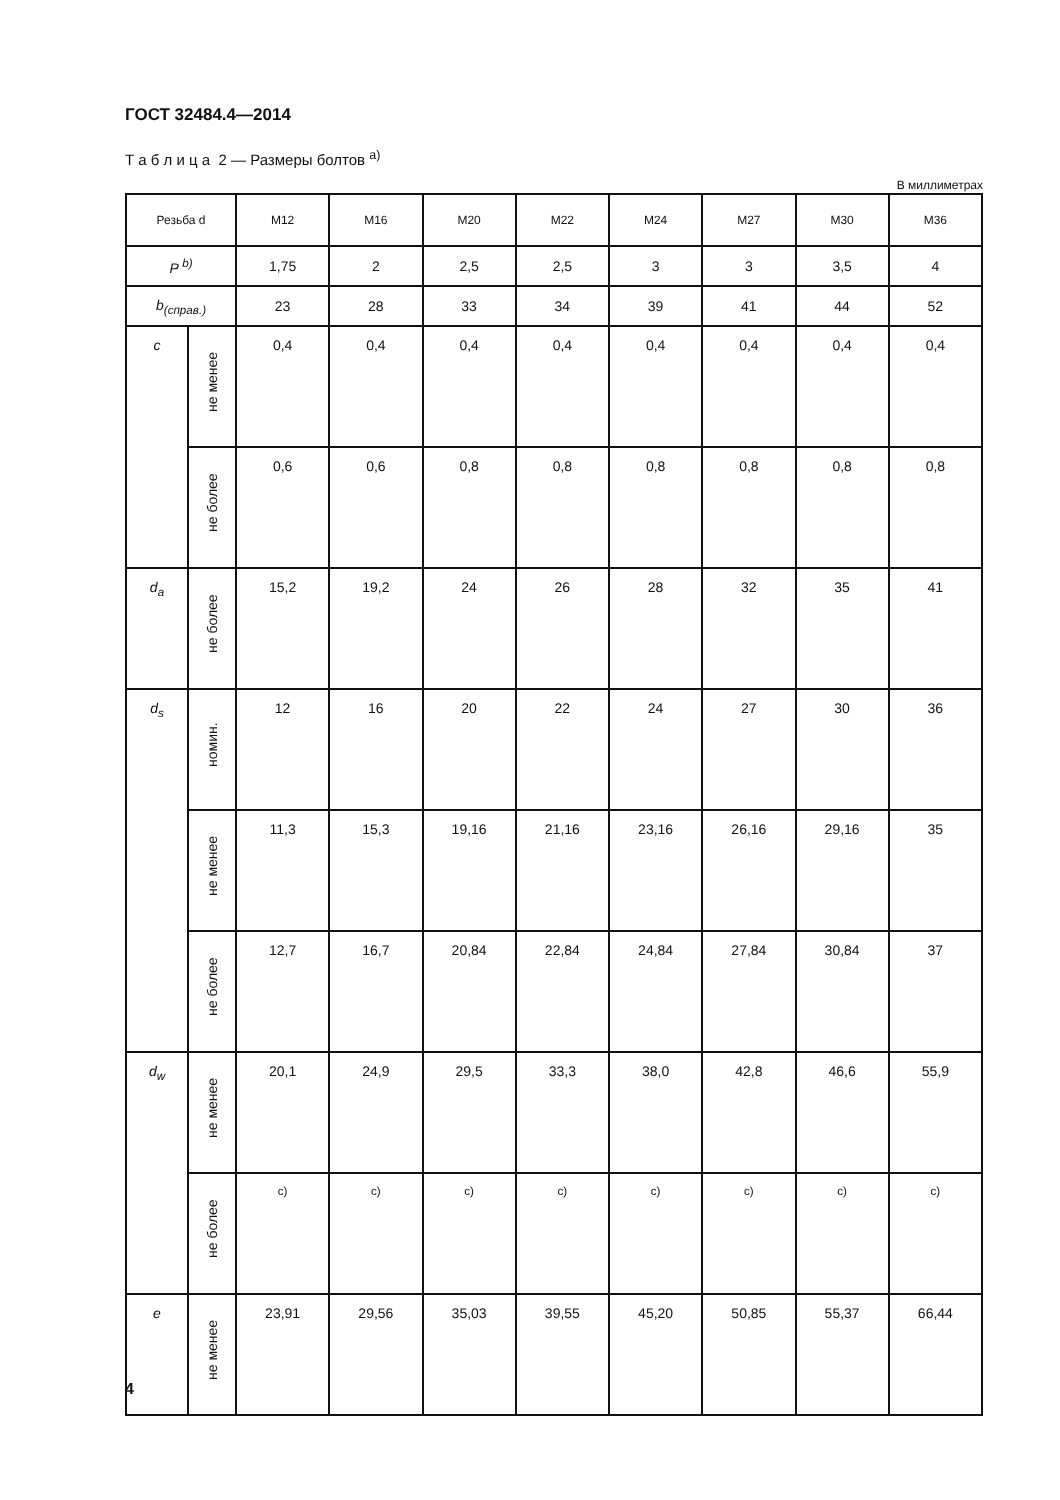ГОСТ 32484.4—2014
Т а б л и ц а 2 — Размеры болтов <sup>а)</sup>
В миллиметрах
| Резьба d | | M12 | M16 | M20 | M22 | M24 | M27 | M30 | M36 |
| --- | --- | --- | --- | --- | --- | --- | --- | --- | --- |
| P <sup>b)</sup> | | 1,75 | 2 | 2,5 | 2,5 | 3 | 3 | 3,5 | 4 |
| b<sub>(справ.)</sub> | | 23 | 28 | 33 | 34 | 39 | 41 | 44 | 52 |
| c | не менее | 0,4 | 0,4 | 0,4 | 0,4 | 0,4 | 0,4 | 0,4 | 0,4 |
| | не более | 0,6 | 0,6 | 0,8 | 0,8 | 0,8 | 0,8 | 0,8 | 0,8 |
| d<sub>a</sub> | не более | 15,2 | 19,2 | 24 | 26 | 28 | 32 | 35 | 41 |
| d<sub>s</sub> | номин. | 12 | 16 | 20 | 22 | 24 | 27 | 30 | 36 |
| | не менее | 11,3 | 15,3 | 19,16 | 21,16 | 23,16 | 26,16 | 29,16 | 35 |
| | не более | 12,7 | 16,7 | 20,84 | 22,84 | 24,84 | 27,84 | 30,84 | 37 |
| d<sub>w</sub> | не менее | 20,1 | 24,9 | 29,5 | 33,3 | 38,0 | 42,8 | 46,6 | 55,9 |
| | не более | <sup>c)</sup> | <sup>c)</sup> | <sup>c)</sup> | <sup>c)</sup> | <sup>c)</sup> | <sup>c)</sup> | <sup>c)</sup> | <sup>c)</sup> |
| e | не менее | 23,91 | 29,56 | 35,03 | 39,55 | 45,20 | 50,85 | 55,37 | 66,44 |
4